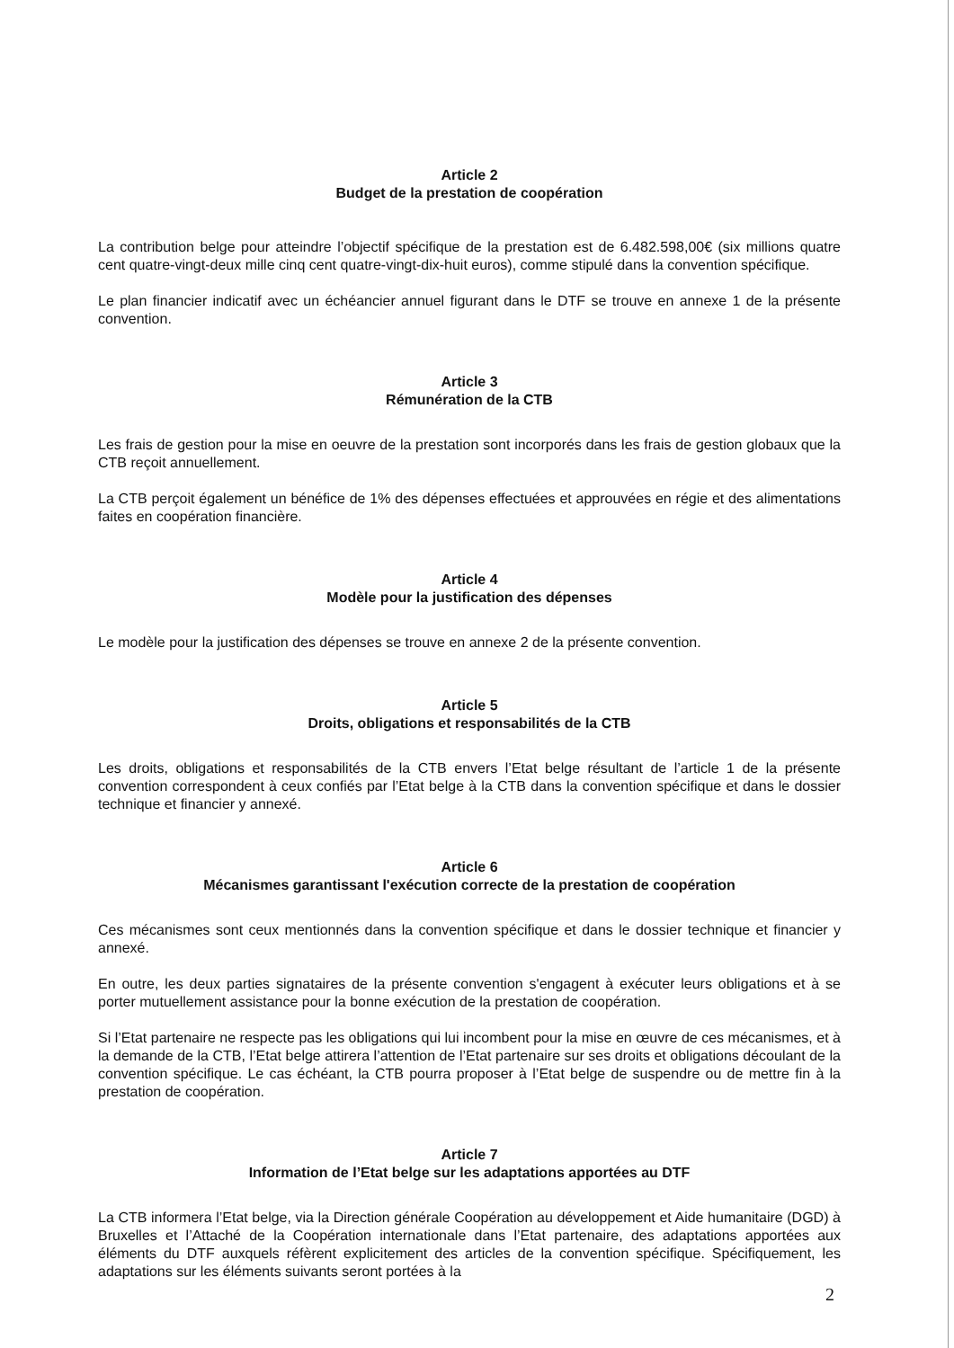Article 2
Budget de la prestation de coopération
La contribution belge pour atteindre l’objectif spécifique de la prestation est de 6.482.598,00€ (six millions quatre cent quatre-vingt-deux mille cinq cent quatre-vingt-dix-huit euros), comme stipulé dans la convention spécifique.
Le plan financier indicatif avec un échéancier annuel figurant dans le DTF se trouve en annexe 1 de la présente convention.
Article 3
Rémunération de la CTB
Les frais de gestion pour la mise en oeuvre de la prestation sont incorporés dans les frais de gestion globaux que la CTB reçoit annuellement.
La CTB perçoit également un bénéfice de 1% des dépenses effectuées et approuvées en régie et des alimentations faites en coopération financière.
Article 4
Modèle pour la justification des dépenses
Le modèle pour la justification des dépenses se trouve en annexe 2 de la présente convention.
Article 5
Droits, obligations et responsabilités de la CTB
Les droits, obligations et responsabilités de la CTB envers l’Etat belge résultant de l’article 1 de la présente convention correspondent à ceux confiés par l’Etat belge à la CTB dans la convention spécifique et dans le dossier technique et financier y annexé.
Article 6
Mécanismes garantissant l'exécution correcte de la prestation de coopération
Ces mécanismes sont ceux mentionnés dans la convention spécifique et dans le dossier technique et financier y annexé.
En outre, les deux parties signataires de la présente convention s'engagent à exécuter leurs obligations et à se porter mutuellement assistance pour la bonne exécution de la prestation de coopération.
Si l’Etat partenaire ne respecte pas les obligations qui lui incombent pour la mise en œuvre de ces mécanismes, et à la demande de la CTB, l’Etat belge attirera l’attention de l’Etat partenaire sur ses droits et obligations découlant de la convention spécifique. Le cas échéant, la CTB pourra proposer à l’Etat belge de suspendre ou de mettre fin à la prestation de coopération.
Article 7
Information de l’Etat belge sur les adaptations apportées au DTF
La CTB informera l’Etat belge, via la Direction générale Coopération au développement et Aide humanitaire (DGD) à Bruxelles et l’Attaché de la Coopération internationale dans l’Etat partenaire, des adaptations apportées aux éléments du DTF auxquels réfèrent explicitement des articles de la convention spécifique. Spécifiquement, les adaptations sur les éléments suivants seront portées à la
2